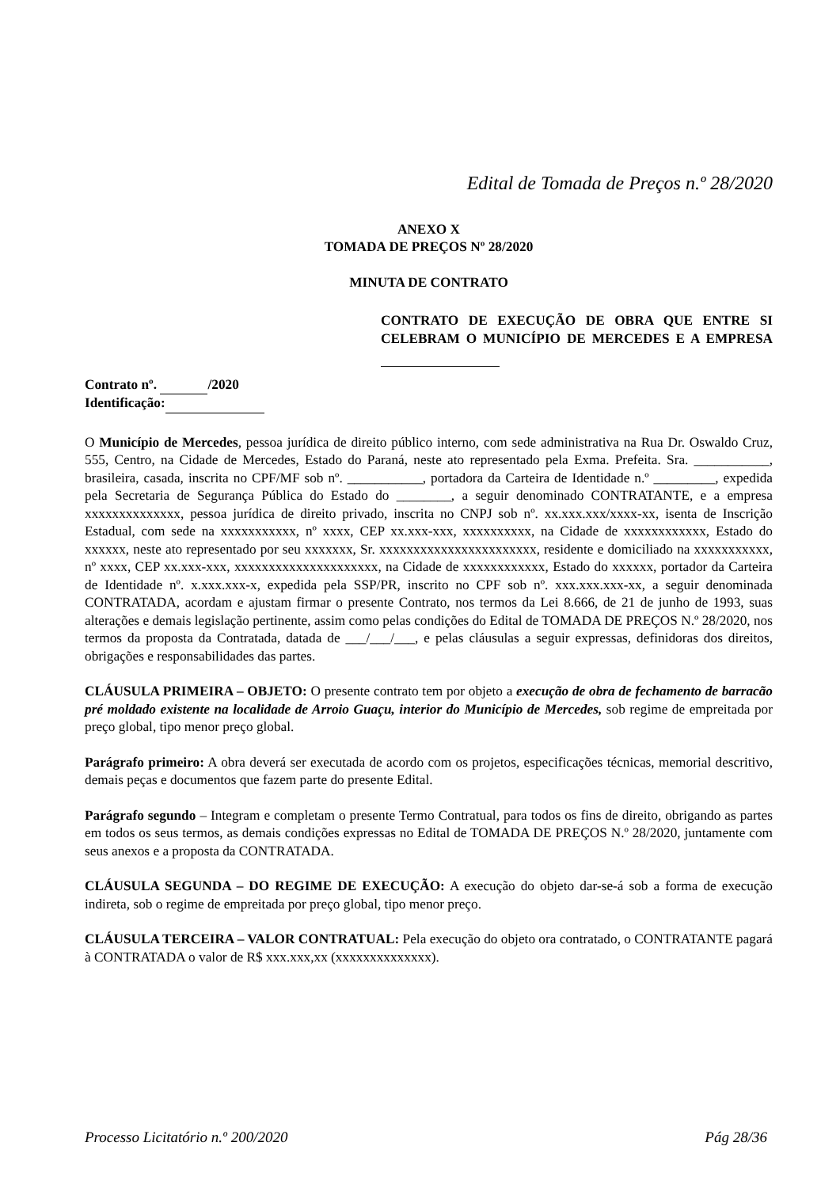Edital de Tomada de Preços n.º 28/2020
ANEXO X
TOMADA DE PREÇOS Nº 28/2020
MINUTA DE CONTRATO
CONTRATO DE EXECUÇÃO DE OBRA QUE ENTRE SI CELEBRAM O MUNICÍPIO DE MERCEDES E A EMPRESA
Contrato nº. /2020
Identificação:
O Município de Mercedes, pessoa jurídica de direito público interno, com sede administrativa na Rua Dr. Oswaldo Cruz, 555, Centro, na Cidade de Mercedes, Estado do Paraná, neste ato representado pela Exma. Prefeita. Sra. ___________, brasileira, casada, inscrita no CPF/MF sob nº. ___________, portadora da Carteira de Identidade n.º _________, expedida pela Secretaria de Segurança Pública do Estado do ________, a seguir denominado CONTRATANTE, e a empresa xxxxxxxxxxxxxx, pessoa jurídica de direito privado, inscrita no CNPJ sob nº. xx.xxx.xxx/xxxx-xx, isenta de Inscrição Estadual, com sede na xxxxxxxxxxx, nº xxxx, CEP xx.xxx-xxx, xxxxxxxxxx, na Cidade de xxxxxxxxxxxx, Estado do xxxxxx, neste ato representado por seu xxxxxxx, Sr. xxxxxxxxxxxxxxxxxxxxxxx, residente e domiciliado na xxxxxxxxxxx, nº xxxx, CEP xx.xxx-xxx, xxxxxxxxxxxxxxxxxxxxx, na Cidade de xxxxxxxxxxxx, Estado do xxxxxx, portador da Carteira de Identidade nº. x.xxx.xxx-x, expedida pela SSP/PR, inscrito no CPF sob nº. xxx.xxx.xxx-xx, a seguir denominada CONTRATADA, acordam e ajustam firmar o presente Contrato, nos termos da Lei 8.666, de 21 de junho de 1993, suas alterações e demais legislação pertinente, assim como pelas condições do Edital de TOMADA DE PREÇOS N.º 28/2020, nos termos da proposta da Contratada, datada de ___/___/___, e pelas cláusulas a seguir expressas, definidoras dos direitos, obrigações e responsabilidades das partes.
CLÁUSULA PRIMEIRA – OBJETO: O presente contrato tem por objeto a execução de obra de fechamento de barracão pré moldado existente na localidade de Arroio Guaçu, interior do Município de Mercedes, sob regime de empreitada por preço global, tipo menor preço global.
Parágrafo primeiro: A obra deverá ser executada de acordo com os projetos, especificações técnicas, memorial descritivo, demais peças e documentos que fazem parte do presente Edital.
Parágrafo segundo – Integram e completam o presente Termo Contratual, para todos os fins de direito, obrigando as partes em todos os seus termos, as demais condições expressas no Edital de TOMADA DE PREÇOS N.º 28/2020, juntamente com seus anexos e a proposta da CONTRATADA.
CLÁUSULA SEGUNDA – DO REGIME DE EXECUÇÃO: A execução do objeto dar-se-á sob a forma de execução indireta, sob o regime de empreitada por preço global, tipo menor preço.
CLÁUSULA TERCEIRA – VALOR CONTRATUAL: Pela execução do objeto ora contratado, o CONTRATANTE pagará à CONTRATADA o valor de R$ xxx.xxx,xx (xxxxxxxxxxxxxx).
Processo Licitatório n.º 200/2020 Pág 28/36